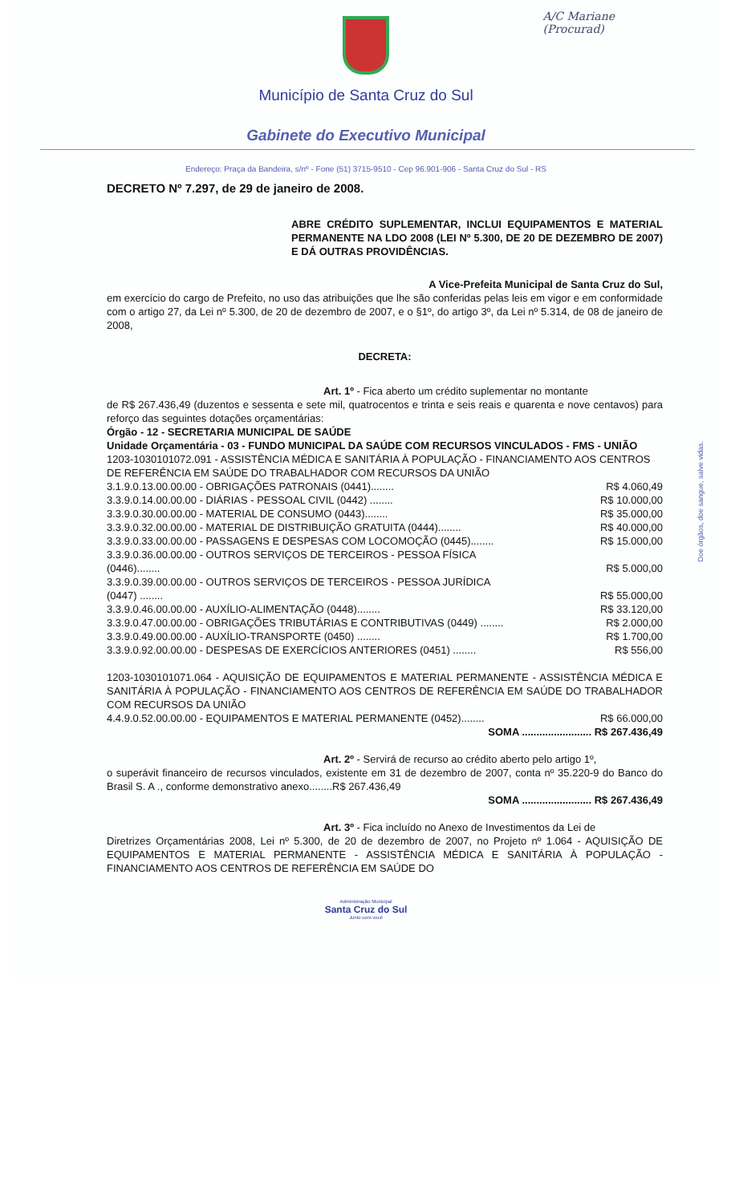A/C Mariane
(Procurad)
Município de Santa Cruz do Sul
Gabinete do Executivo Municipal
Endereço: Praça da Bandeira, s/nº - Fone (51) 3715-9510 - Cep 96.901-906 - Santa Cruz do Sul - RS
DECRETO Nº 7.297, de 29 de janeiro de 2008.
ABRE CRÉDITO SUPLEMENTAR, INCLUI EQUIPAMENTOS E MATERIAL PERMANENTE NA LDO 2008 (LEI Nº 5.300, DE 20 DE DEZEMBRO DE 2007) E DÁ OUTRAS PROVIDÊNCIAS.
A Vice-Prefeita Municipal de Santa Cruz do Sul,
em exercício do cargo de Prefeito, no uso das atribuições que lhe são conferidas pelas leis em vigor e em conformidade com o artigo 27, da Lei nº 5.300, de 20 de dezembro de 2007, e o §1º, do artigo 3º, da Lei nº 5.314, de 08 de janeiro de 2008,
DECRETA:
Art. 1º - Fica aberto um crédito suplementar no montante
de R$ 267.436,49 (duzentos e sessenta e sete mil, quatrocentos e trinta e seis reais e quarenta e nove centavos) para reforço das seguintes dotações orçamentárias:
Órgão - 12 - SECRETARIA MUNICIPAL DE SAÚDE
Unidade Orçamentária - 03 - FUNDO MUNICIPAL DA SAÚDE COM RECURSOS VINCULADOS - FMS - UNIÃO
1203-1030101072.091 - ASSISTÊNCIA MÉDICA E SANITÁRIA À POPULAÇÃO - FINANCIAMENTO AOS CENTROS DE REFERÊNCIA EM SAÚDE DO TRABALHADOR COM RECURSOS DA UNIÃO
3.1.9.0.13.00.00.00 - OBRIGAÇÕES PATRONAIS (0441)........ R$ 4.060,49
3.3.9.0.14.00.00.00 - DIÁRIAS - PESSOAL CIVIL (0442) ........ R$ 10.000,00
3.3.9.0.30.00.00.00 - MATERIAL DE CONSUMO (0443)........ R$ 35.000,00
3.3.9.0.32.00.00.00 - MATERIAL DE DISTRIBUIÇÃO GRATUITA (0444)........ R$ 40.000,00
3.3.9.0.33.00.00.00 - PASSAGENS E DESPESAS COM LOCOMOÇÃO (0445)........ R$ 15.000,00
3.3.9.0.36.00.00.00 - OUTROS SERVIÇOS DE TERCEIROS - PESSOA FÍSICA
(0446)........ R$ 5.000,00
3.3.9.0.39.00.00.00 - OUTROS SERVIÇOS DE TERCEIROS - PESSOA JURÍDICA
(0447) ........ R$ 55.000,00
3.3.9.0.46.00.00.00 - AUXÍLIO-ALIMENTAÇÃO (0448)........ R$ 33.120,00
3.3.9.0.47.00.00.00 - OBRIGAÇÕES TRIBUTÁRIAS E CONTRIBUTIVAS (0449) ........ R$ 2.000,00
3.3.9.0.49.00.00.00 - AUXÍLIO-TRANSPORTE (0450) ........ R$ 1.700,00
3.3.9.0.92.00.00.00 - DESPESAS DE EXERCÍCIOS ANTERIORES (0451) ........ R$ 556,00
1203-1030101071.064 - AQUISIÇÃO DE EQUIPAMENTOS E MATERIAL PERMANENTE - ASSISTÊNCIA MÉDICA E SANITÁRIA À POPULAÇÃO - FINANCIAMENTO AOS CENTROS DE REFERÊNCIA EM SAÚDE DO TRABALHADOR COM RECURSOS DA UNIÃO
4.4.9.0.52.00.00.00 - EQUIPAMENTOS E MATERIAL PERMANENTE (0452)........ R$ 66.000,00
SOMA ........................ R$ 267.436,49
Art. 2º - Servirá de recurso ao crédito aberto pelo artigo 1º,
o superávit financeiro de recursos vinculados, existente em 31 de dezembro de 2007, conta nº 35.220-9 do Banco do Brasil S. A ., conforme demonstrativo anexo........R$ 267.436,49
SOMA ........................ R$ 267.436,49
Art. 3º - Fica incluído no Anexo de Investimentos da Lei de
Diretrizes Orçamentárias 2008, Lei nº 5.300, de 20 de dezembro de 2007, no Projeto nº 1.064 - AQUISIÇÃO DE EQUIPAMENTOS E MATERIAL PERMANENTE - ASSISTÊNCIA MÉDICA E SANITÁRIA À POPULAÇÃO - FINANCIAMENTO AOS CENTROS DE REFERÊNCIA EM SAÚDE DO
Doe órgãos, doe sangue, salve vidas.
Administração Municipal
Santa Cruz do Sul
Junto com você